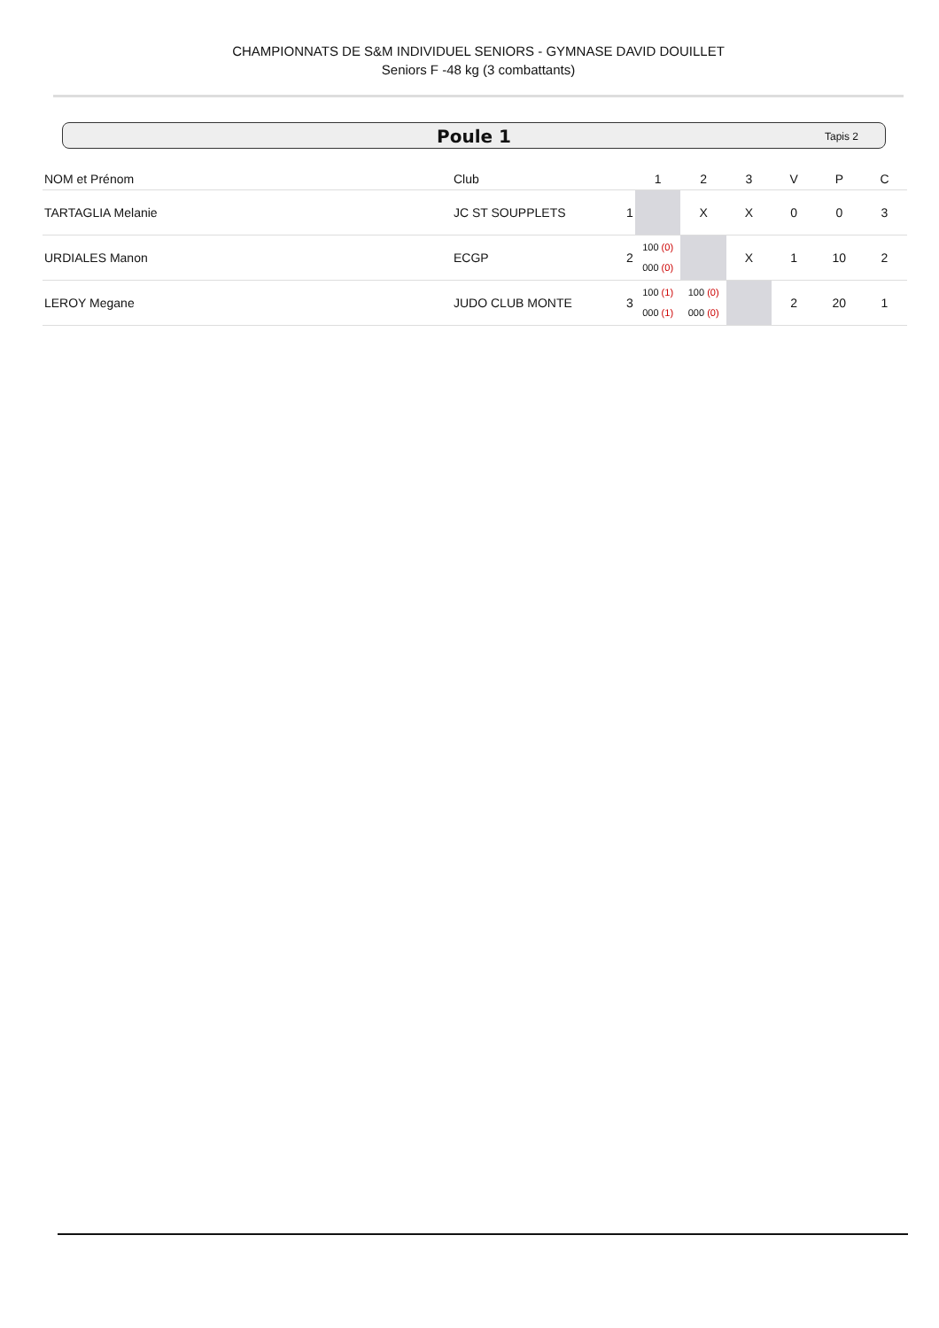CHAMPIONNATS DE S&M INDIVIDUEL SENIORS - GYMNASE DAVID DOUILLET
Seniors F -48 kg (3 combattants)
Poule 1 Tapis 2
| NOM et Prénom | Club | | 1 | 2 | 3 | V | P | C |
| --- | --- | --- | --- | --- | --- | --- | --- | --- |
| TARTAGLIA Melanie | JC ST SOUPPLETS | 1 | | X | X | 0 | 0 | 3 |
| URDIALES Manon | ECGP | 2 | 100 (0) 000 (0) | | X | 1 | 10 | 2 |
| LEROY Megane | JUDO CLUB MONTE | 3 | 100 (1) 000 (1) | 100 (0) 000 (0) | | 2 | 20 | 1 |